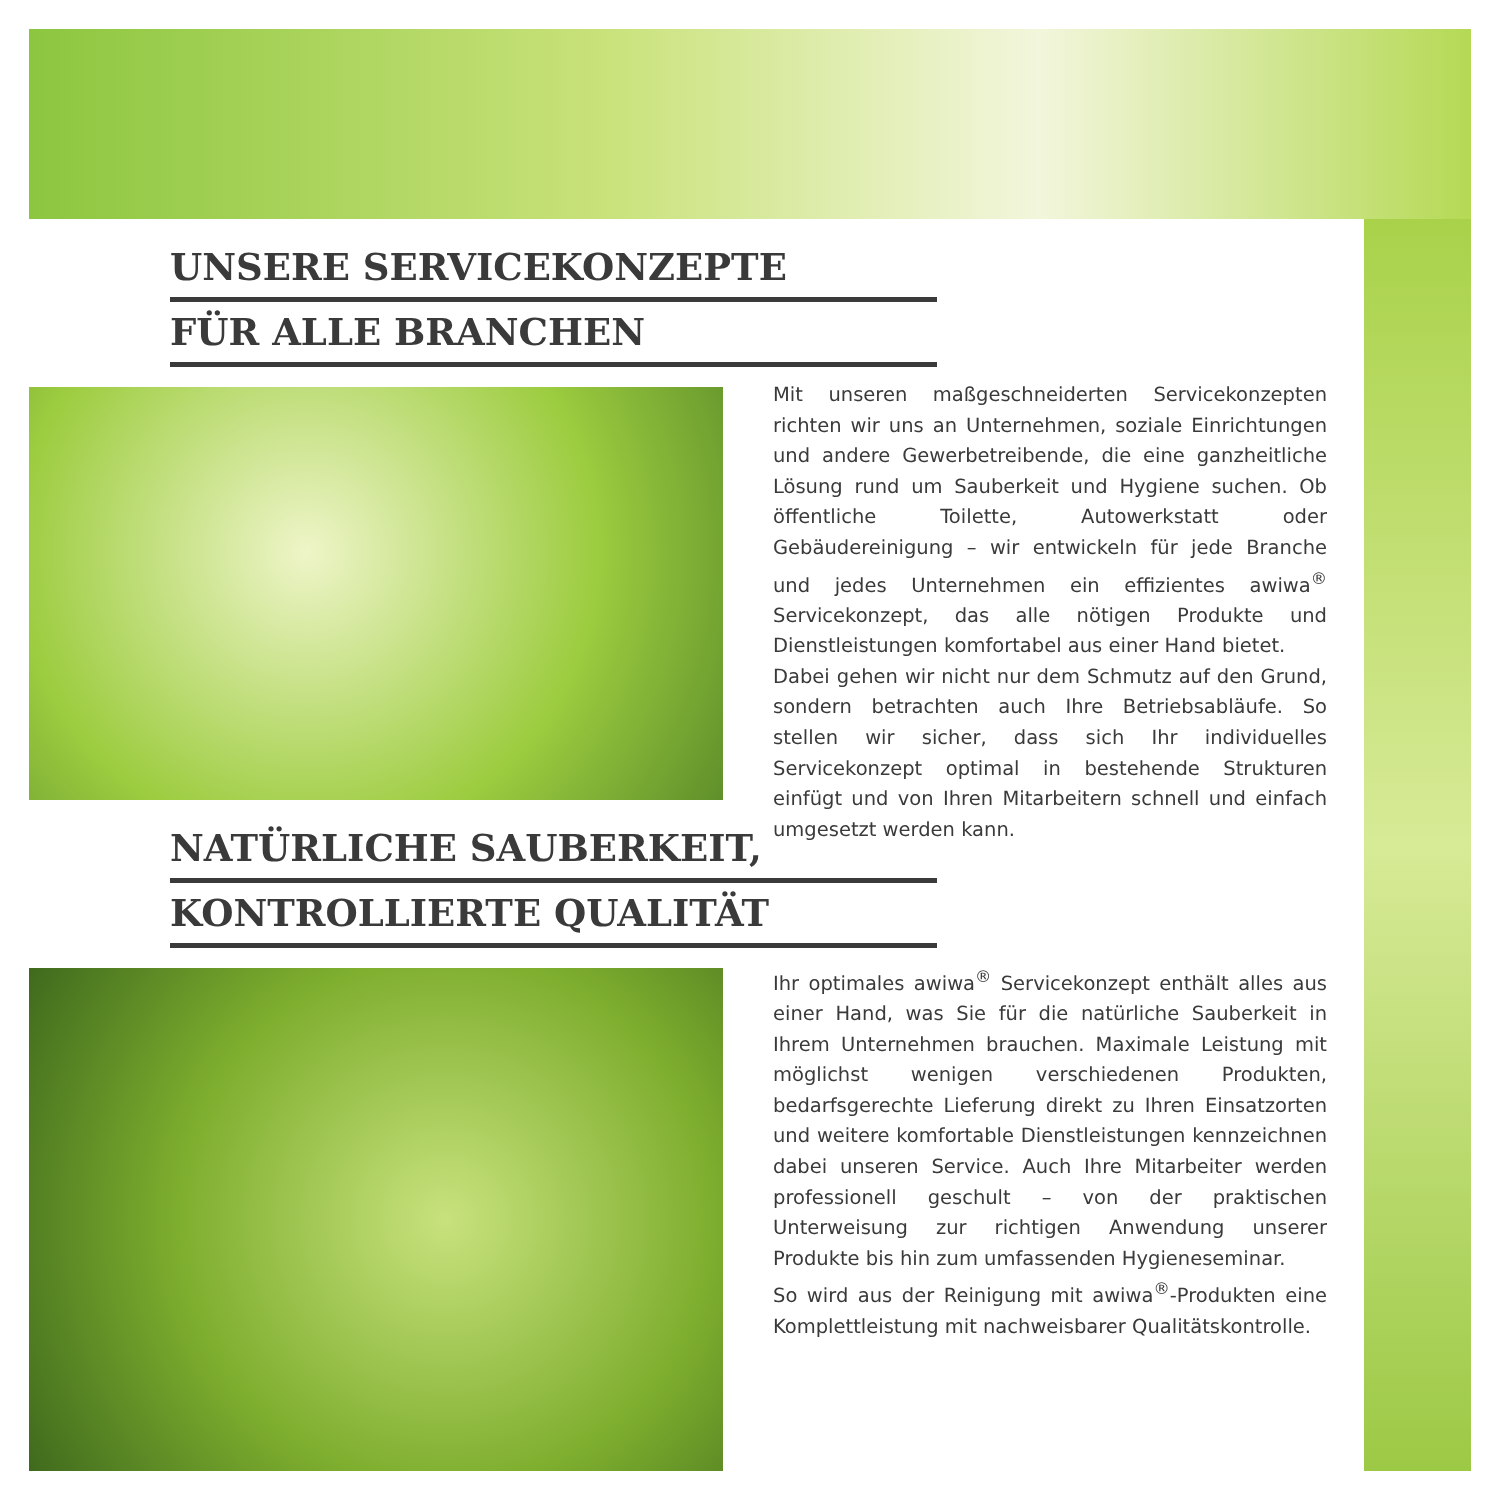UNSERE SERVICEKONZEPTE
FÜR ALLE BRANCHEN
Mit unseren maßgeschneiderten Servicekonzepten richten wir uns an Unternehmen, soziale Einrichtungen und andere Gewerbetreibende, die eine ganzheitliche Lösung rund um Sauberkeit und Hygiene suchen. Ob öffentliche Toilette, Autowerkstatt oder Gebäudereinigung – wir entwickeln für jede Branche und jedes Unternehmen ein effizientes awiwa<sup>®</sup> Servicekonzept, das alle nötigen Produkte und Dienstleistungen komfortabel aus einer Hand bietet.
Dabei gehen wir nicht nur dem Schmutz auf den Grund, sondern betrachten auch Ihre Betriebsabläufe. So stellen wir sicher, dass sich Ihr individuelles Servicekonzept optimal in bestehende Strukturen einfügt und von Ihren Mitarbeitern schnell und einfach umgesetzt werden kann.
NATÜRLICHE SAUBERKEIT,
KONTROLLIERTE QUALITÄT
Ihr optimales awiwa<sup>®</sup> Servicekonzept enthält alles aus einer Hand, was Sie für die natürliche Sauberkeit in Ihrem Unternehmen brauchen. Maximale Leistung mit möglichst wenigen verschiedenen Produkten, bedarfsgerechte Lieferung direkt zu Ihren Einsatzorten und weitere komfortable Dienstleistungen kennzeichnen dabei unseren Service. Auch Ihre Mitarbeiter werden professionell geschult – von der praktischen Unterweisung zur richtigen Anwendung unserer Produkte bis hin zum umfassenden Hygieneseminar.
So wird aus der Reinigung mit awiwa<sup>®</sup>-Produkten eine Komplettleistung mit nachweisbarer Qualitätskontrolle.